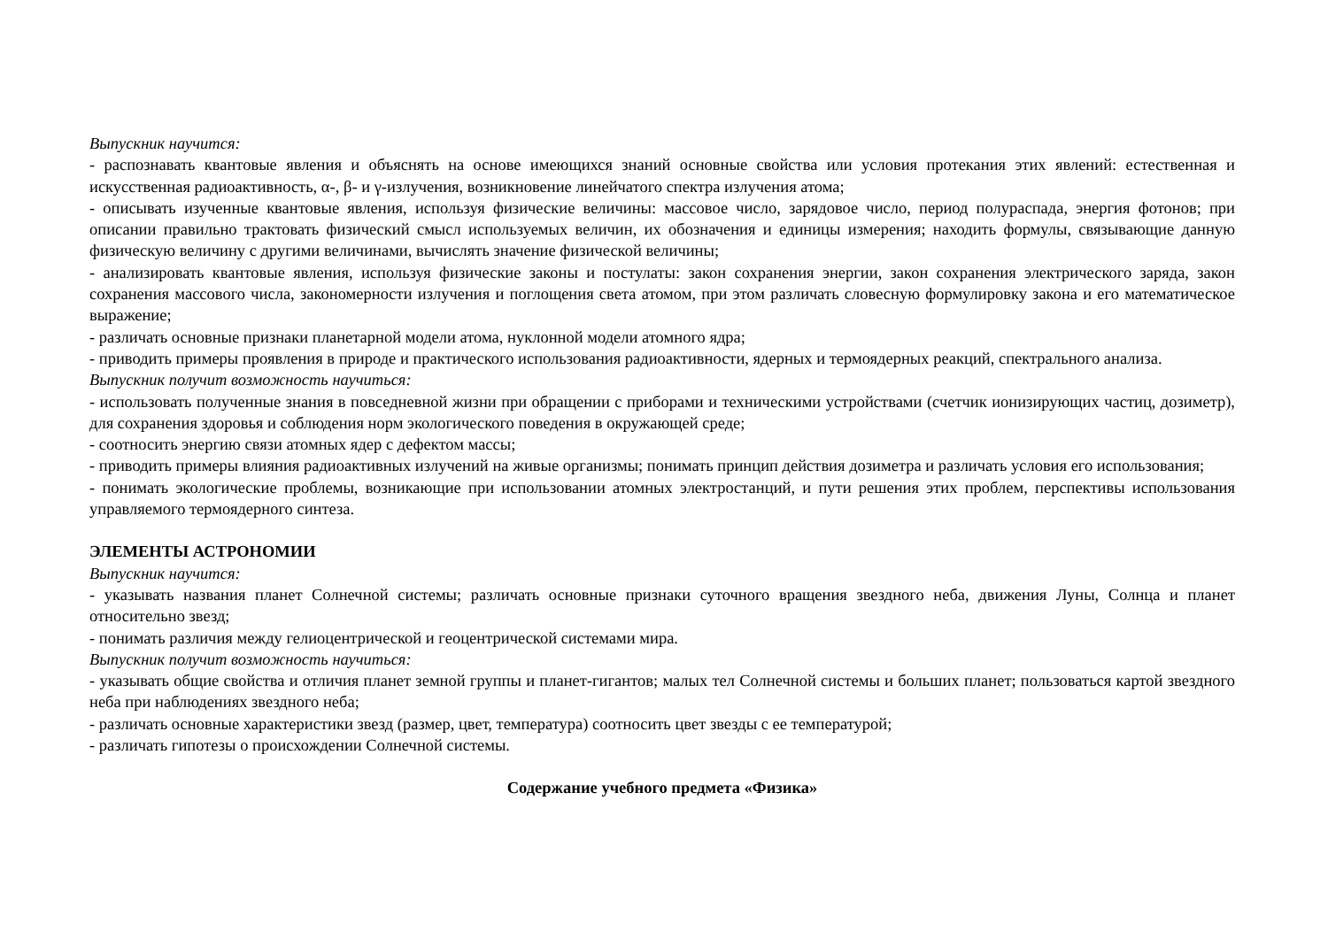Выпускник научится:
- распознавать квантовые явления и объяснять на основе имеющихся знаний основные свойства или условия протекания этих явлений: естественная и искусственная радиоактивность, α-, β- и γ-излучения, возникновение линейчатого спектра излучения атома;
- описывать изученные квантовые явления, используя физические величины: массовое число, зарядовое число, период полураспада, энергия фотонов; при описании правильно трактовать физический смысл используемых величин, их обозначения и единицы измерения; находить формулы, связывающие данную физическую величину с другими величинами, вычислять значение физической величины;
- анализировать квантовые явления, используя физические законы и постулаты: закон сохранения энергии, закон сохранения электрического заряда, закон сохранения массового числа, закономерности излучения и поглощения света атомом, при этом различать словесную формулировку закона и его математическое выражение;
- различать основные признаки планетарной модели атома, нуклонной модели атомного ядра;
- приводить примеры проявления в природе и практического использования радиоактивности, ядерных и термоядерных реакций, спектрального анализа.
Выпускник получит возможность научиться:
- использовать полученные знания в повседневной жизни при обращении с приборами и техническими устройствами (счетчик ионизирующих частиц, дозиметр), для сохранения здоровья и соблюдения норм экологического поведения в окружающей среде;
- соотносить энергию связи атомных ядер с дефектом массы;
- приводить примеры влияния радиоактивных излучений на живые организмы; понимать принцип действия дозиметра и различать условия его использования;
- понимать экологические проблемы, возникающие при использовании атомных электростанций, и пути решения этих проблем, перспективы использования управляемого термоядерного синтеза.
ЭЛЕМЕНТЫ АСТРОНОМИИ
Выпускник научится:
- указывать названия планет Солнечной системы; различать основные признаки суточного вращения звездного неба, движения Луны, Солнца и планет относительно звезд;
- понимать различия между гелиоцентрической и геоцентрической системами мира.
Выпускник получит возможность научиться:
- указывать общие свойства и отличия планет земной группы и планет-гигантов; малых тел Солнечной системы и больших планет; пользоваться картой звездного неба при наблюдениях звездного неба;
- различать основные характеристики звезд (размер, цвет, температура) соотносить цвет звезды с ее температурой;
- различать гипотезы о происхождении Солнечной системы.
Содержание учебного предмета «Физика»